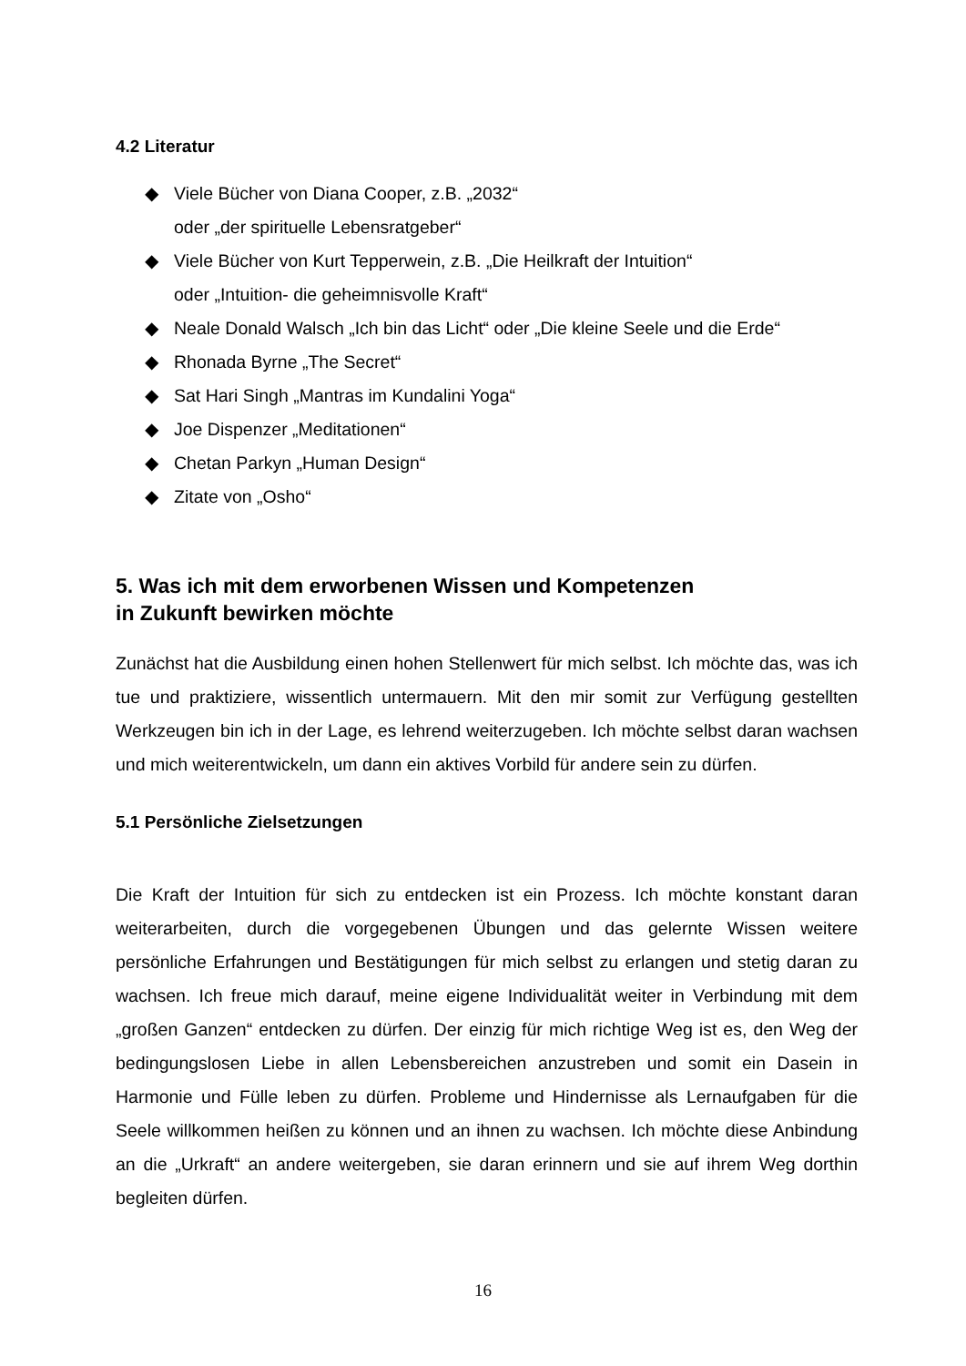4.2 Literatur
◆ Viele Bücher von Diana Cooper, z.B. „2032“
oder „der spirituelle Lebensratgeber“
◆ Viele Bücher von Kurt Tepperwein, z.B. „Die Heilkraft der Intuition“
oder „Intuition- die geheimnisvolle Kraft“
◆ Neale Donald Walsch „Ich bin das Licht“ oder „Die kleine Seele und die Erde“
◆ Rhonada Byrne „The Secret“
◆ Sat Hari Singh „Mantras im Kundalini Yoga“
◆ Joe Dispenzer „Meditationen“
◆ Chetan Parkyn „Human Design“
◆ Zitate von „Osho“
5. Was ich mit dem erworbenen Wissen und Kompetenzen
in Zukunft bewirken möchte
Zunächst hat die Ausbildung einen hohen Stellenwert für mich selbst. Ich möchte das, was ich tue und praktiziere, wissentlich untermauern. Mit den mir somit zur Verfügung gestellten Werkzeugen bin ich in der Lage, es lehrend weiterzugeben. Ich möchte selbst daran wachsen und mich weiterentwickeln, um dann ein aktives Vorbild für andere sein zu dürfen.
5.1 Persönliche Zielsetzungen
Die Kraft der Intuition für sich zu entdecken ist ein Prozess. Ich möchte konstant daran weiterarbeiten, durch die vorgegebenen Übungen und das gelernte Wissen weitere persönliche Erfahrungen und Bestätigungen für mich selbst zu erlangen und stetig daran zu wachsen. Ich freue mich darauf, meine eigene Individualität weiter in Verbindung mit dem „großen Ganzen“ entdecken zu dürfen. Der einzig für mich richtige Weg ist es, den Weg der bedingungslosen Liebe in allen Lebensbereichen anzustreben und somit ein Dasein in Harmonie und Fülle leben zu dürfen. Probleme und Hindernisse als Lernaufgaben für die Seele willkommen heißen zu können und an ihnen zu wachsen. Ich möchte diese Anbindung an die „Urkraft“ an andere weitergeben, sie daran erinnern und sie auf ihrem Weg dorthin begleiten dürfen.
16